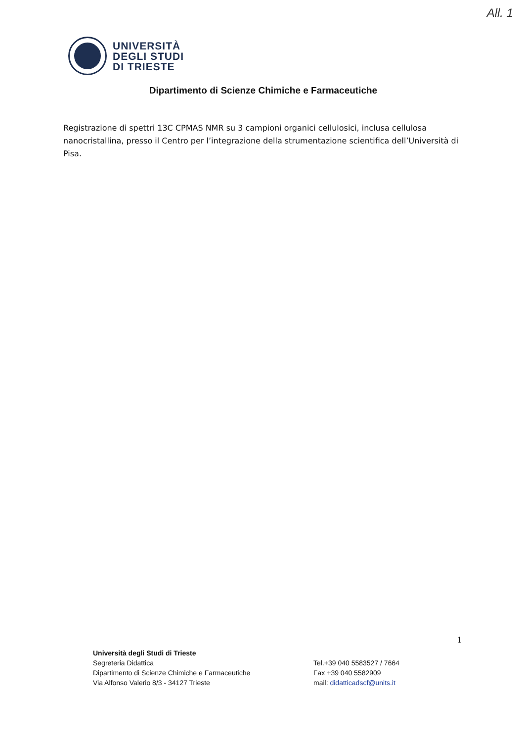All. 1
UNIVERSITÀ
DEGLI STUDI
DI TRIESTE
Dipartimento di Scienze Chimiche e Farmaceutiche
Registrazione di spettri 13C CPMAS NMR su 3 campioni organici cellulosici, inclusa cellulosa nanocristallina, presso il Centro per l’integrazione della strumentazione scientifica dell’Università di Pisa.
1
Università degli Studi di Trieste
Segreteria Didattica
Dipartimento di Scienze Chimiche e Farmaceutiche
Via Alfonso Valerio 8/3 - 34127 Trieste
Tel.+39 040 5583527 / 7664
Fax +39 040 5582909
mail: didatticadscf@units.it